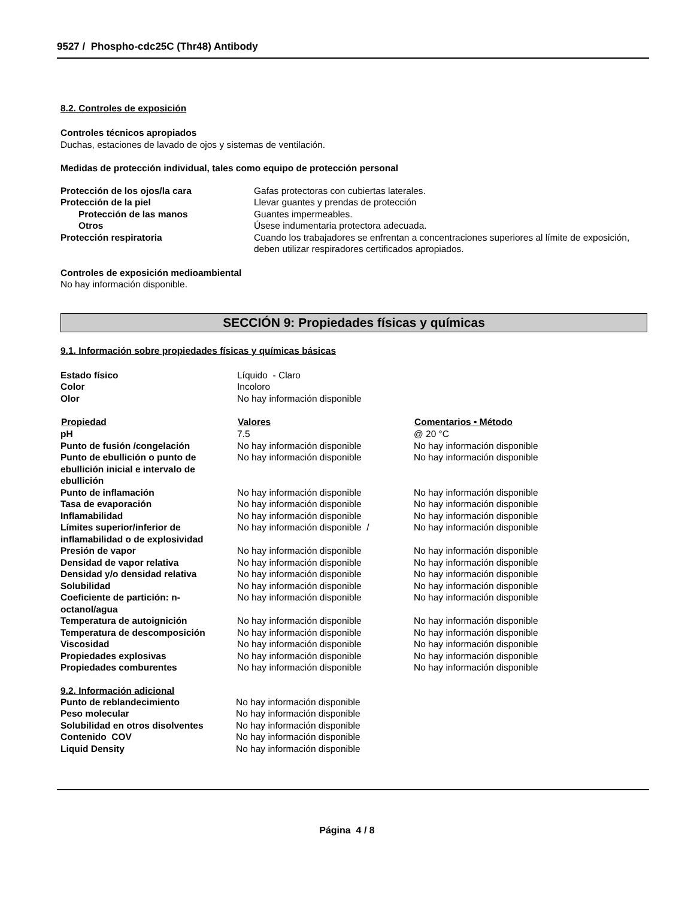9527 / Phospho-cdc25C (Thr48) Antibody
8.2. Controles de exposición
Controles técnicos apropiados
Duchas, estaciones de lavado de ojos y sistemas de ventilación.
Medidas de protección individual, tales como equipo de protección personal
| Protección de los ojos/la cara | Gafas protectoras con cubiertas laterales. |
| Protección de la piel | Llevar guantes y prendas de protección |
| Protección de las manos | Guantes impermeables. |
| Otros | Úsese indumentaria protectora adecuada. |
| Protección respiratoria | Cuando los trabajadores se enfrentan a concentraciones superiores al límite de exposición, deben utilizar respiradores certificados apropiados. |
Controles de exposición medioambiental
No hay información disponible.
SECCIÓN 9: Propiedades físicas y químicas
9.1. Información sobre propiedades físicas y químicas básicas
| Estado físico | Líquido - Claro | |
| Color | Incoloro | |
| Olor | No hay información disponible | |
| Propiedad | Valores | Comentarios • Método |
| pH | 7.5 | @ 20 °C |
| Punto de fusión /congelación | No hay información disponible | No hay información disponible |
| Punto de ebullición o punto de ebullición inicial e intervalo de ebullición | No hay información disponible | No hay información disponible |
| Punto de inflamación | No hay información disponible | No hay información disponible |
| Tasa de evaporación | No hay información disponible | No hay información disponible |
| Inflamabilidad | No hay información disponible | No hay información disponible |
| Límites superior/inferior de inflamabilidad o de explosividad | No hay información disponible / | No hay información disponible |
| Presión de vapor | No hay información disponible | No hay información disponible |
| Densidad de vapor relativa | No hay información disponible | No hay información disponible |
| Densidad y/o densidad relativa | No hay información disponible | No hay información disponible |
| Solubilidad | No hay información disponible | No hay información disponible |
| Coeficiente de partición: n-octanol/agua | No hay información disponible | No hay información disponible |
| Temperatura de autoignición | No hay información disponible | No hay información disponible |
| Temperatura de descomposición | No hay información disponible | No hay información disponible |
| Viscosidad | No hay información disponible | No hay información disponible |
| Propiedades explosivas | No hay información disponible | No hay información disponible |
| Propiedades comburentes | No hay información disponible | No hay información disponible |
9.2. Información adicional
| Punto de reblandecimiento | No hay información disponible |
| Peso molecular | No hay información disponible |
| Solubilidad en otros disolventes | No hay información disponible |
| Contenido COV | No hay información disponible |
| Liquid Density | No hay información disponible |
Página 4 / 8